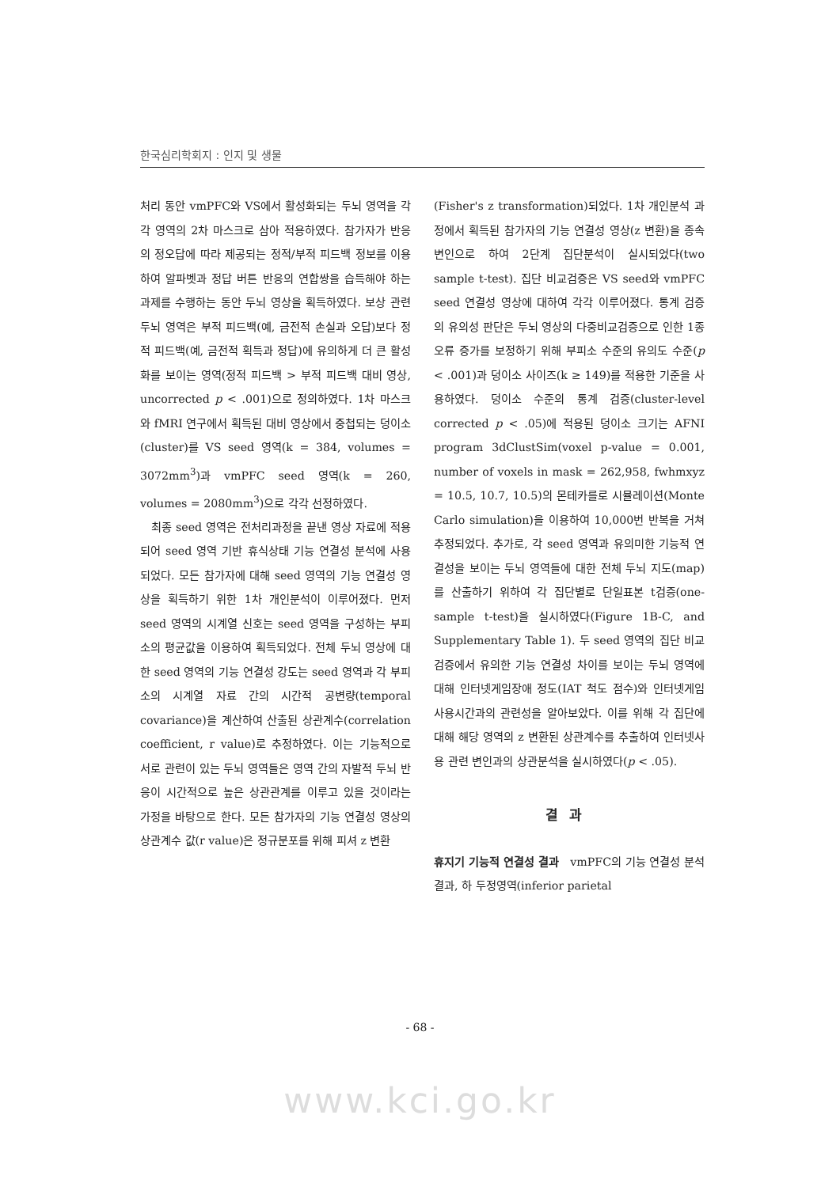한국심리학회지 : 인지 및 생물
처리 동안 vmPFC와 VS에서 활성화되는 두뇌 영역을 각각 영역의 2차 마스크로 삼아 적용하였다. 참가자가 반응의 정오답에 따라 제공되는 정적/부적 피드백 정보를 이용하여 알파벳과 정답 버튼 반응의 연합쌍을 습득해야 하는 과제를 수행하는 동안 두뇌 영상을 획득하였다. 보상 관련 두뇌 영역은 부적 피드백(예, 금전적 손실과 오답)보다 정적 피드백(예, 금전적 획득과 정답)에 유의하게 더 큰 활성화를 보이는 영역(정적 피드백 > 부적 피드백 대비 영상, uncorrected p < .001)으로 정의하였다. 1차 마스크와 fMRI 연구에서 획득된 대비 영상에서 중첩되는 덩이소(cluster)를 VS seed 영역(k = 384, volumes = 3072mm<sup>3</sup>)과 vmPFC seed 영역(k = 260, volumes = 2080mm<sup>3</sup>)으로 각각 선정하였다.
최종 seed 영역은 전처리과정을 끝낸 영상 자료에 적용되어 seed 영역 기반 휴식상태 기능 연결성 분석에 사용되었다. 모든 참가자에 대해 seed 영역의 기능 연결성 영상을 획득하기 위한 1차 개인분석이 이루어졌다. 먼저 seed 영역의 시계열 신호는 seed 영역을 구성하는 부피소의 평균값을 이용하여 획득되었다. 전체 두뇌 영상에 대한 seed 영역의 기능 연결성 강도는 seed 영역과 각 부피소의 시계열 자료 간의 시간적 공변량(temporal covariance)을 계산하여 산출된 상관계수(correlation coefficient, r value)로 추정하였다. 이는 기능적으로 서로 관련이 있는 두뇌 영역들은 영역 간의 자발적 두뇌 반응이 시간적으로 높은 상관관계를 이루고 있을 것이라는 가정을 바탕으로 한다. 모든 참가자의 기능 연결성 영상의 상관계수 값(r value)은 정규분포를 위해 피셔 z 변환
(Fisher's z transformation)되었다. 1차 개인분석 과정에서 획득된 참가자의 기능 연결성 영상(z 변환)을 종속변인으로 하여 2단계 집단분석이 실시되었다(two sample t-test). 집단 비교검증은 VS seed와 vmPFC seed 연결성 영상에 대하여 각각 이루어졌다. 통계 검증의 유의성 판단은 두뇌 영상의 다중비교검증으로 인한 1종 오류 증가를 보정하기 위해 부피소 수준의 유의도 수준(p < .001)과 덩이소 사이즈(k ≥ 149)를 적용한 기준을 사용하였다. 덩이소 수준의 통계 검증(cluster-level corrected p < .05)에 적용된 덩이소 크기는 AFNI program 3dClustSim(voxel p-value = 0.001, number of voxels in mask = 262,958, fwhmxyz = 10.5, 10.7, 10.5)의 몬테카를로 시뮬레이션(Monte Carlo simulation)을 이용하여 10,000번 반복을 거쳐 추정되었다. 추가로, 각 seed 영역과 유의미한 기능적 연결성을 보이는 두뇌 영역들에 대한 전체 두뇌 지도(map)를 산출하기 위하여 각 집단별로 단일표본 t검증(one-sample t-test)을 실시하였다(Figure 1B-C, and Supplementary Table 1). 두 seed 영역의 집단 비교검증에서 유의한 기능 연결성 차이를 보이는 두뇌 영역에 대해 인터넷게임장애 정도(IAT 척도 점수)와 인터넷게임 사용시간과의 관련성을 알아보았다. 이를 위해 각 집단에 대해 해당 영역의 z 변환된 상관계수를 추출하여 인터넷사용 관련 변인과의 상관분석을 실시하였다(p < .05).
결과
휴지기 기능적 연결성 결과 vmPFC의 기능 연결성 분석 결과, 하 두정영역(inferior parietal
- 68 -
www.kci.go.kr